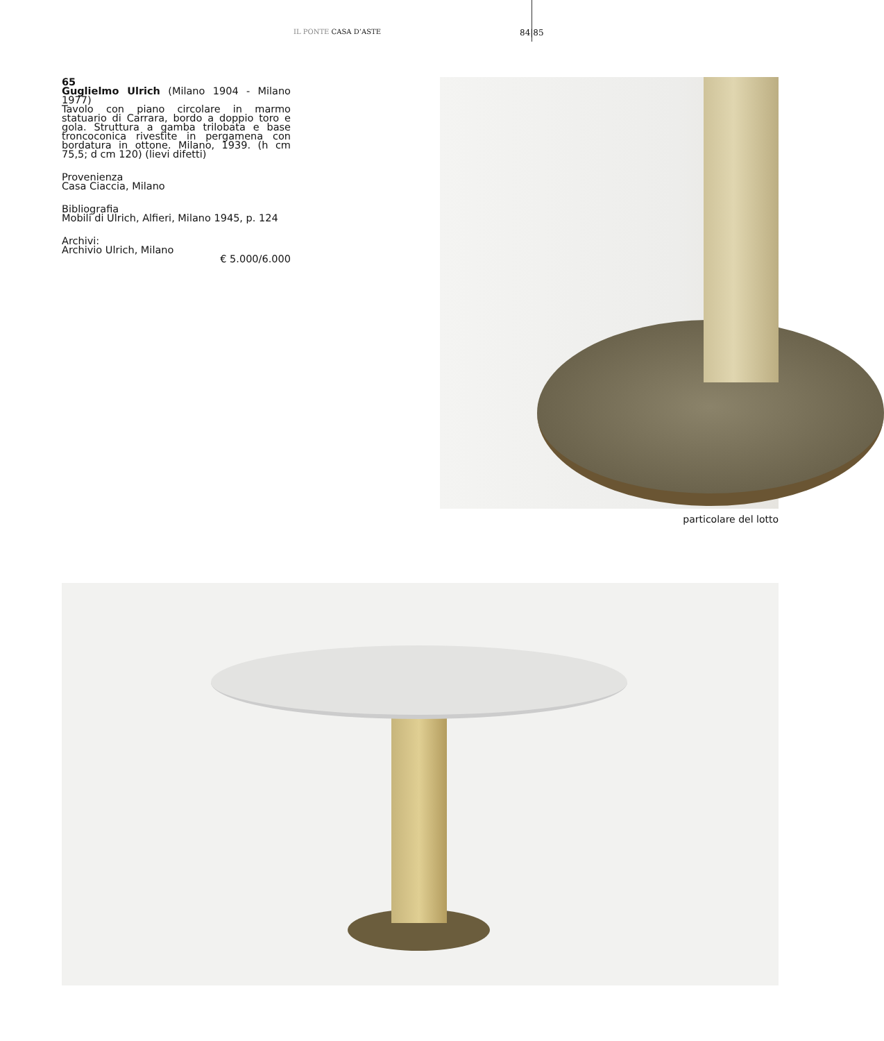IL PONTE CASA D’ASTE 84|85
65
Guglielmo Ulrich (Milano 1904 - Milano 1977)
Tavolo con piano circolare in marmo statuario di Carrara, bordo a doppio toro e gola. Struttura a gamba trilobata e base troncoconica rivestite in pergamena con bordatura in ottone. Milano, 1939. (h cm 75,5; d cm 120) (lievi difetti)
Provenienza
Casa Ciaccia, Milano
Bibliografia
Mobili di Ulrich, Alfieri, Milano 1945, p. 124
Archivi:
Archivio Ulrich, Milano
€ 5.000/6.000
particolare del lotto